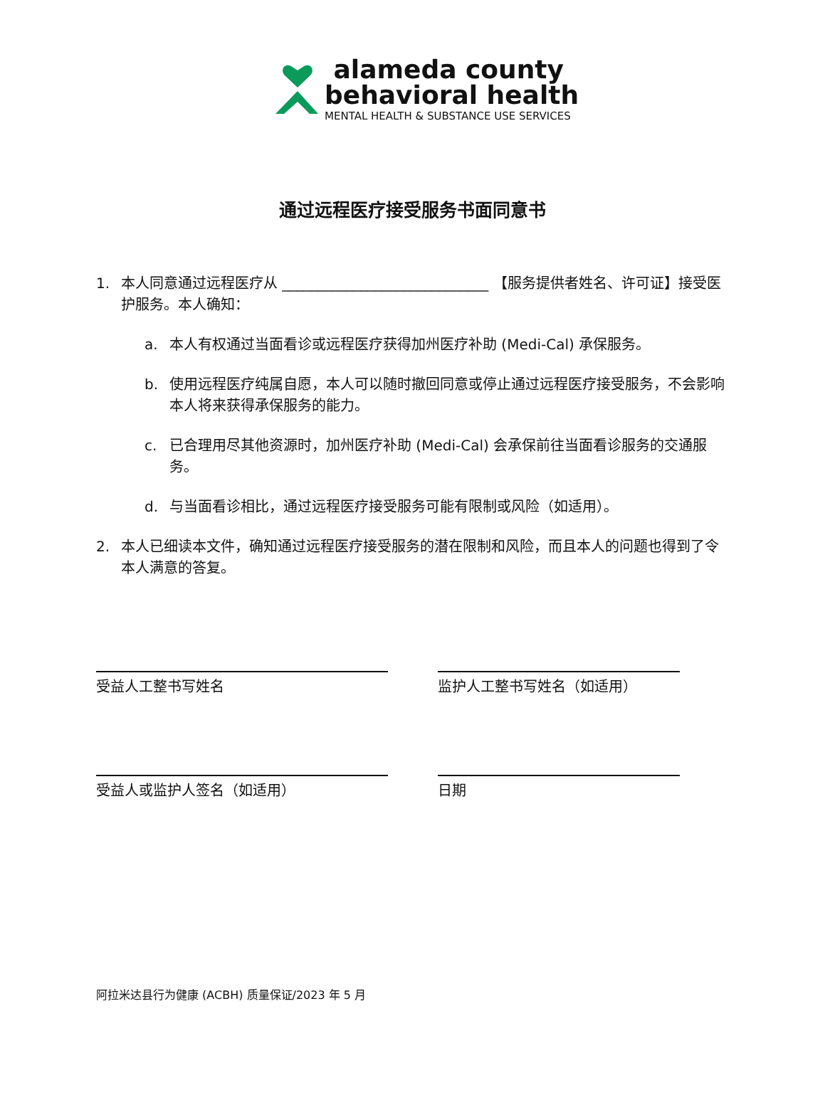alameda county
behavioral health
MENTAL HEALTH & SUBSTANCE USE SERVICES
通过远程医疗接受服务书面同意书
1. 本人同意通过远程医疗从 _____________________________ 【服务提供者姓名、许可证】接受医护服务。本人确知：
a. 本人有权通过当面看诊或远程医疗获得加州医疗补助 (Medi-Cal) 承保服务。
b. 使用远程医疗纯属自愿，本人可以随时撤回同意或停止通过远程医疗接受服务，不会影响本人将来获得承保服务的能力。
c. 已合理用尽其他资源时，加州医疗补助 (Medi-Cal) 会承保前往当面看诊服务的交通服务。
d. 与当面看诊相比，通过远程医疗接受服务可能有限制或风险（如适用）。
2. 本人已细读本文件，确知通过远程医疗接受服务的潜在限制和风险，而且本人的问题也得到了令本人满意的答复。
受益人工整书写姓名
受益人或监护人签名（如适用）
监护人工整书写姓名（如适用）
日期
阿拉米达县行为健康 (ACBH) 质量保证/2023 年 5 月